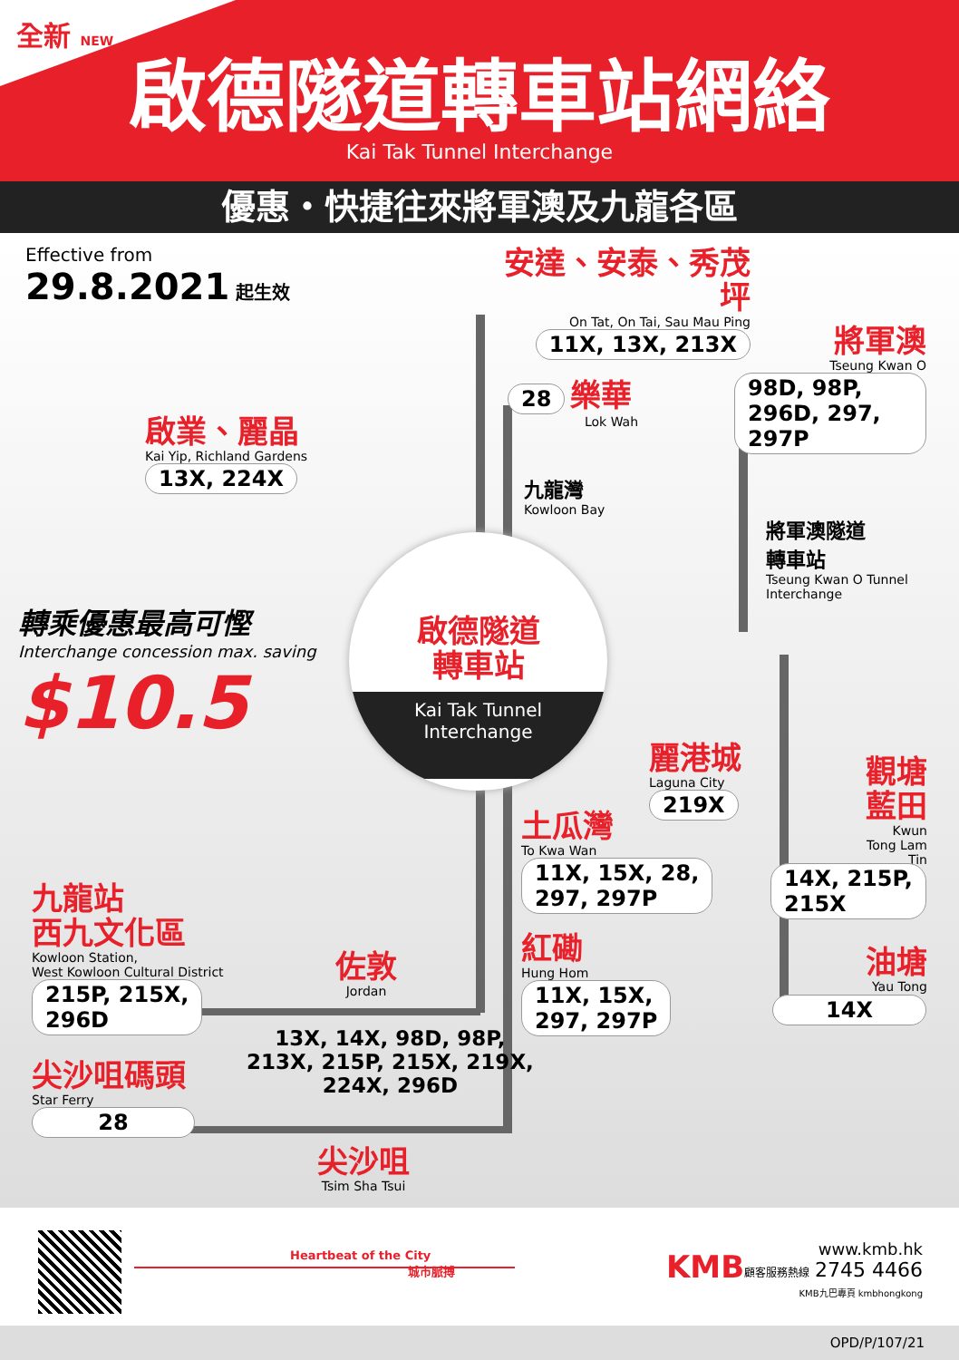啟德隧道轉車站網絡
Kai Tak Tunnel Interchange
全新 NEW
優惠・快捷往來將軍澳及九龍各區
Effective from
29.8.2021 起生效
安達、安泰、秀茂坪
On Tat, On Tai, Sau Mau Ping
11X, 13X, 213X
28 樂華
Lok Wah
將軍澳
Tseung Kwan O
98D, 98P,
296D, 297, 297P
啟業、麗晶
Kai Yip, Richland Gardens
13X, 224X
九龍灣
Kowloon Bay
將軍澳隧道
轉車站
Tseung Kwan O Tunnel
Interchange
轉乘優惠最高可慳
Interchange concession max. saving
$10.5
啟德隧道
轉車站
Kai Tak Tunnel
Interchange
麗港城
Laguna City
219X
觀塘
藍田
Kwun Tong Lam Tin
土瓜灣
To Kwa Wan
11X, 15X, 28,
297, 297P
14X, 215P,
215X
九龍站
西九文化區
Kowloon Station,
West Kowloon Cultural District
215P, 215X,
296D
佐敦
Jordan
紅磡
Hung Hom
11X, 15X,
297, 297P
油塘
Yau Tong
14X
13X, 14X, 98D, 98P,
213X, 215P, 215X, 219X,
224X, 296D
尖沙咀碼頭
Star Ferry
28
尖沙咀
Tsim Sha Tsui
Heartbeat of the City
城市脈搏
KMB
www.kmb.hk
顧客服務熱線 2745 4466
KMB九巴專頁 kmbhongkong
OPD/P/107/21